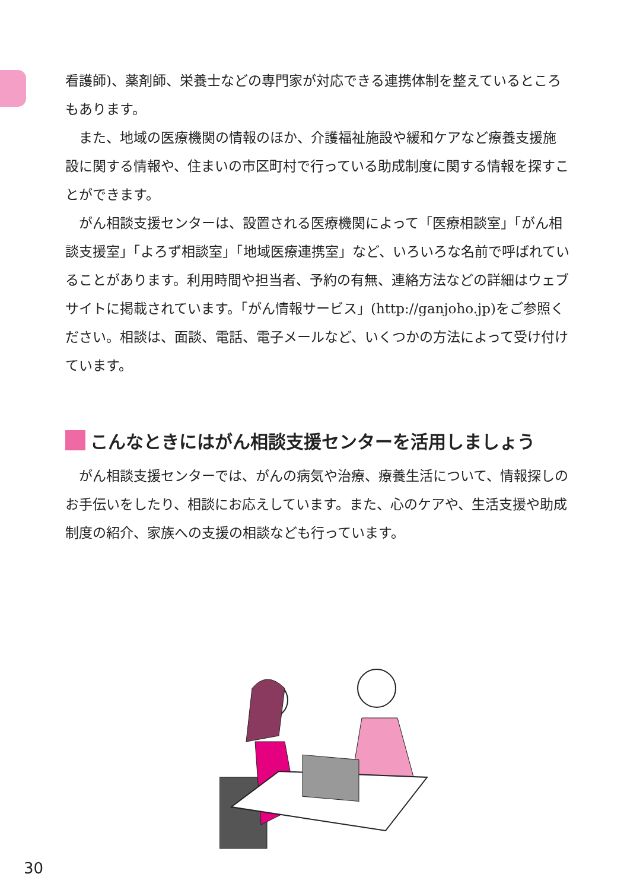看護師)、薬剤師、栄養士などの専門家が対応できる連携体制を整えているところもあります。
また、地域の医療機関の情報のほか、介護福祉施設や緩和ケアなど療養支援施設に関する情報や、住まいの市区町村で行っている助成制度に関する情報を探すことができます。
がん相談支援センターは、設置される医療機関によって「医療相談室」「がん相談支援室」「よろず相談室」「地域医療連携室」など、いろいろな名前で呼ばれていることがあります。利用時間や担当者、予約の有無、連絡方法などの詳細はウェブサイトに掲載されています。「がん情報サービス」(http://ganjoho.jp)をご参照ください。相談は、面談、電話、電子メールなど、いくつかの方法によって受け付けています。
こんなときにはがん相談支援センターを活用しましょう
がん相談支援センターでは、がんの病気や治療、療養生活について、情報探しのお手伝いをしたり、相談にお応えしています。また、心のケアや、生活支援や助成制度の紹介、家族への支援の相談なども行っています。
30